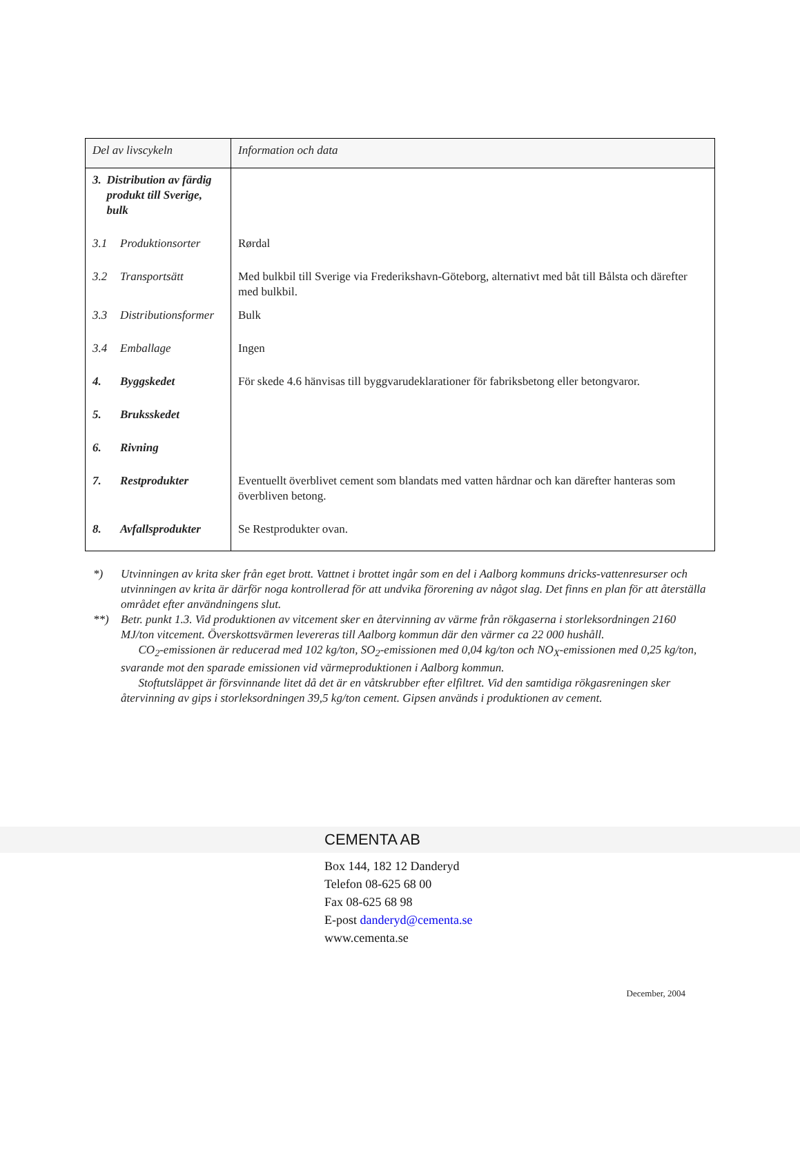| Del av livscykeln | Information och data |
| --- | --- |
| 3. Distribution av färdig produkt till Sverige, bulk | |
| 3.1 Produktionsorter | Rørdal |
| 3.2 Transportsätt | Med bulkbil till Sverige via Frederikshavn-Göteborg, alternativt med båt till Bålsta och därefter med bulkbil. |
| 3.3 Distributionsformer | Bulk |
| 3.4 Emballage | Ingen |
| 4. Byggskedet | För skede 4.6 hänvisas till byggvarudeklarationer för fabriksbetong eller betongvaror. |
| 5. Bruksskedet | |
| 6. Rivning | |
| 7. Restprodukter | Eventuellt överblivet cement som blandats med vatten hårdnar och kan därefter hanteras som överbliven betong. |
| 8. Avfallsprodukter | Se Restprodukter ovan. |
*) Utvinningen av krita sker från eget brott. Vattnet i brottet ingår som en del i Aalborg kommuns dricks-vattenresurser och utvinningen av krita är därför noga kontrollerad för att undvika förorening av något slag. Det finns en plan för att återställa området efter användningens slut.
**) Betr. punkt 1.3. Vid produktionen av vitcement sker en återvinning av värme från rökgaserna i storleksordningen 2160 MJ/ton vitcement. Överskottsvärmen levereras till Aalborg kommun där den värmer ca 22 000 hushåll.
CO<sub>2</sub>-emissionen är reducerad med 102 kg/ton, SO<sub>2</sub>-emissionen med 0,04 kg/ton och NO<sub>X</sub>-emissionen med 0,25 kg/ton, svarande mot den sparade emissionen vid värmeproduktionen i Aalborg kommun.
Stoftutsläppet är försvinnande litet då det är en våtskrubber efter elfiltret. Vid den samtidiga rökgasreningen sker återvinning av gips i storleksordningen 39,5 kg/ton cement. Gipsen används i produktionen av cement.
CEMENTA AB
Box 144, 182 12 Danderyd
Telefon 08-625 68 00
Fax 08-625 68 98
E-post danderyd@cementa.se
www.cementa.se
December, 2004